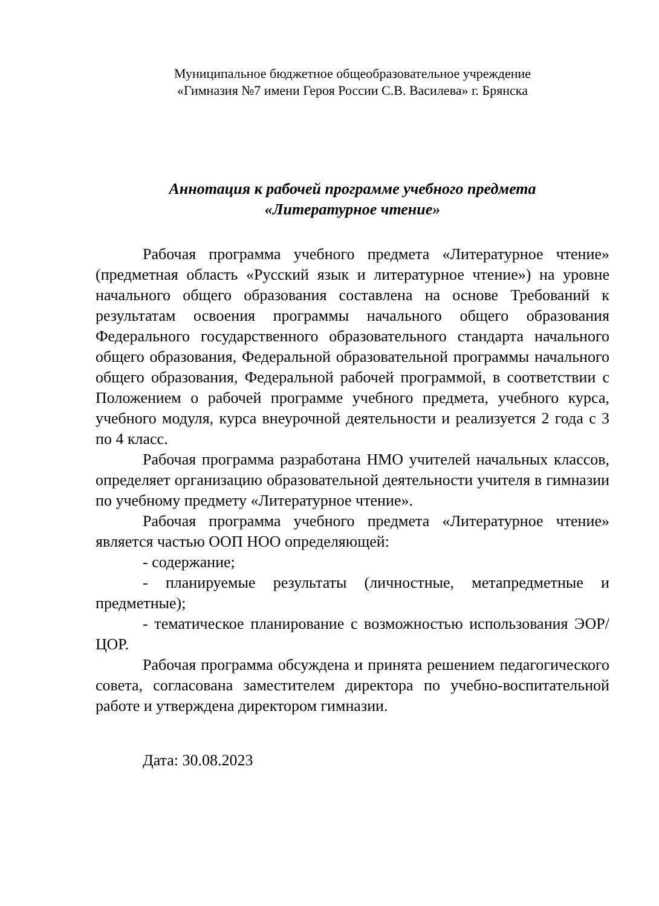Муниципальное бюджетное общеобразовательное учреждение
«Гимназия №7 имени Героя России С.В. Василева» г. Брянска
Аннотация к рабочей программе учебного предмета
«Литературное чтение»
Рабочая программа учебного предмета «Литературное чтение» (предметная область «Русский язык и литературное чтение») на уровне начального общего образования составлена на основе Требований к результатам освоения программы начального общего образования Федерального государственного образовательного стандарта начального общего образования, Федеральной образовательной программы начального общего образования, Федеральной рабочей программой, в соответствии с Положением о рабочей программе учебного предмета, учебного курса, учебного модуля, курса внеурочной деятельности и реализуется 2 года с 3 по 4 класс.
Рабочая программа разработана НМО учителей начальных классов, определяет организацию образовательной деятельности учителя в гимназии по учебному предмету «Литературное чтение».
Рабочая программа учебного предмета «Литературное чтение» является частью ООП НОО определяющей:
- содержание;
- планируемые результаты (личностные, метапредметные и предметные);
- тематическое планирование с возможностью использования ЭОР/ЦОР.
Рабочая программа обсуждена и принята решением педагогического совета, согласована заместителем директора по учебно-воспитательной работе и утверждена директором гимназии.
Дата: 30.08.2023